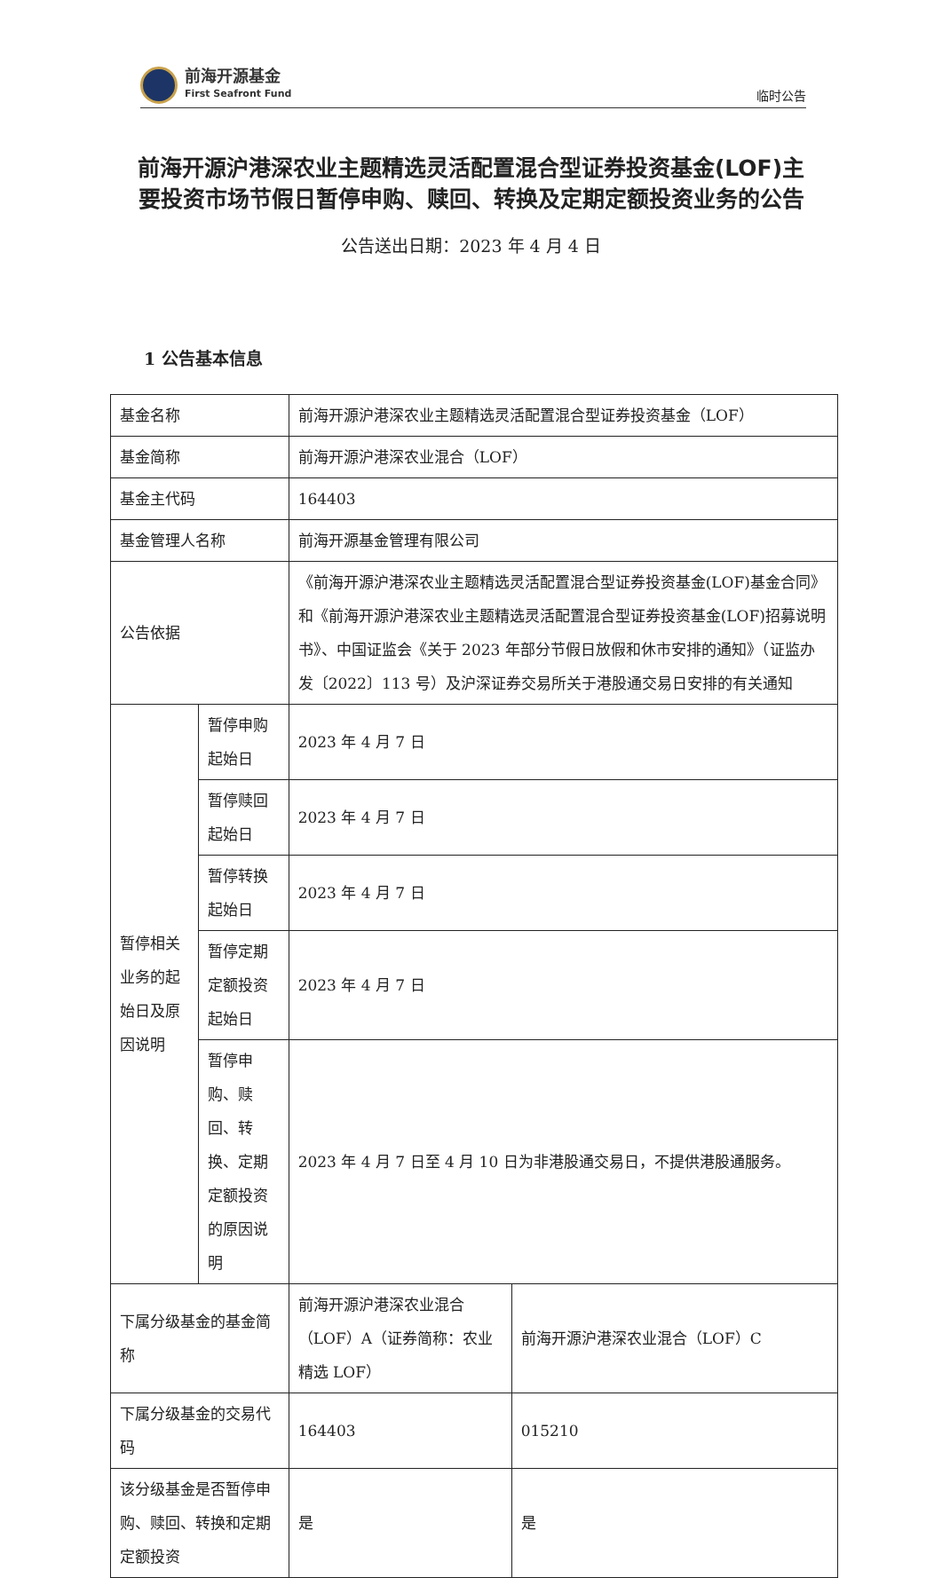前海开源基金
First Seafront Fund
临时公告
前海开源沪港深农业主题精选灵活配置混合型证券投资基金(LOF)主要投资市场节假日暂停申购、赎回、转换及定期定额投资业务的公告
公告送出日期：2023 年 4 月 4 日
1 公告基本信息
| 基金名称 | | 前海开源沪港深农业主题精选灵活配置混合型证券投资基金（LOF） | |
| 基金简称 | | 前海开源沪港深农业混合（LOF） | |
| 基金主代码 | | 164403 | |
| 基金管理人名称 | | 前海开源基金管理有限公司 | |
| 公告依据 | | 《前海开源沪港深农业主题精选灵活配置混合型证券投资基金(LOF)基金合同》和《前海开源沪港深农业主题精选灵活配置混合型证券投资基金(LOF)招募说明书》、中国证监会《关于 2023 年部分节假日放假和休市安排的通知》（证监办发〔2022〕113 号）及沪深证券交易所关于港股通交易日安排的有关通知 | |
| 暂停相关业务的起始日及原因说明 | 暂停申购起始日 | 2023 年 4 月 7 日 | |
| | 暂停赎回起始日 | 2023 年 4 月 7 日 | |
| | 暂停转换起始日 | 2023 年 4 月 7 日 | |
| | 暂停定期定额投资起始日 | 2023 年 4 月 7 日 | |
| | 暂停申购、赎回、转换、定期定额投资的原因说明 | 2023 年 4 月 7 日至 4 月 10 日为非港股通交易日，不提供港股通服务。 | |
| 下属分级基金的基金简称 | | 前海开源沪港深农业混合（LOF）A（证券简称：农业精选 LOF） | 前海开源沪港深农业混合（LOF）C |
| 下属分级基金的交易代码 | | 164403 | 015210 |
| 该分级基金是否暂停申购、赎回、转换和定期定额投资 | | 是 | 是 |